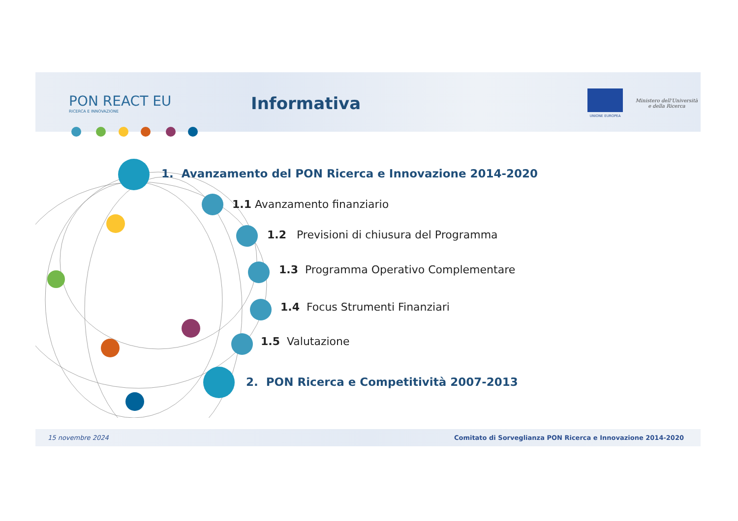PON REACT EU
RICERCA E INNOVAZIONE
Informativa
UNIONE EUROPEA
Ministero dell'Università e della Ricerca
1. Avanzamento del PON Ricerca e Innovazione 2014-2020
1.1 Avanzamento finanziario
1.2 Previsioni di chiusura del Programma
1.3 Programma Operativo Complementare
1.4 Focus Strumenti Finanziari
1.5 Valutazione
2. PON Ricerca e Competitività 2007-2013
15 novembre 2024 Comitato di Sorveglianza PON Ricerca e Innovazione 2014-2020